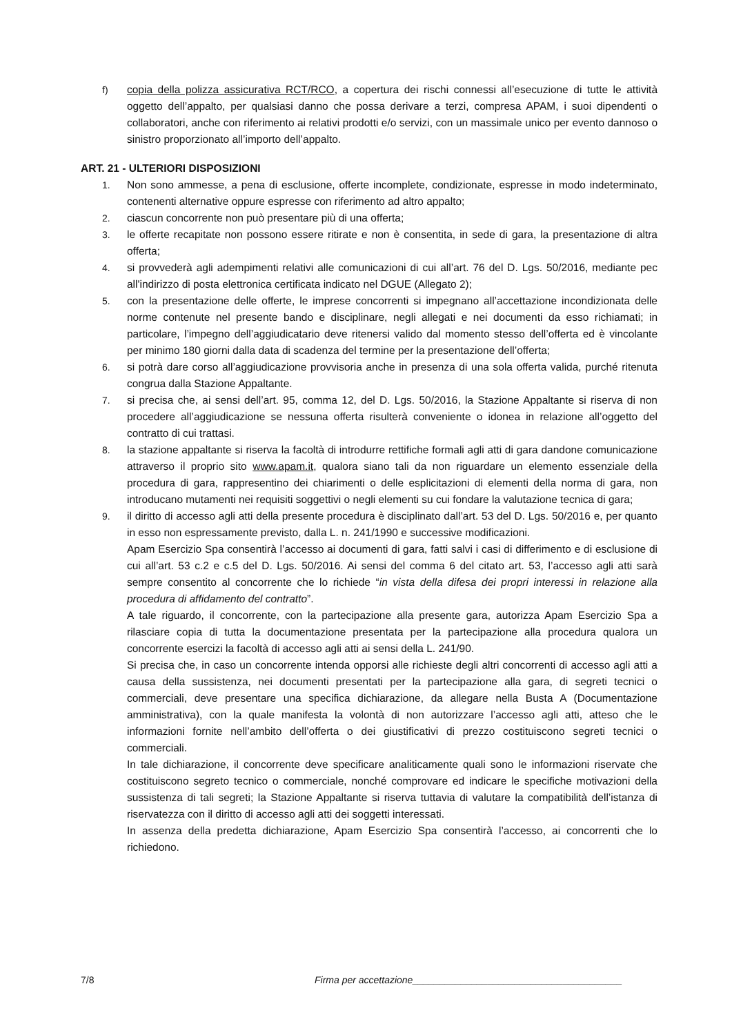f) copia della polizza assicurativa RCT/RCO, a copertura dei rischi connessi all’esecuzione di tutte le attività oggetto dell’appalto, per qualsiasi danno che possa derivare a terzi, compresa APAM, i suoi dipendenti o collaboratori, anche con riferimento ai relativi prodotti e/o servizi, con un massimale unico per evento dannoso o sinistro proporzionato all’importo dell’appalto.
ART. 21 - ULTERIORI DISPOSIZIONI
1. Non sono ammesse, a pena di esclusione, offerte incomplete, condizionate, espresse in modo indeterminato, contenenti alternative oppure espresse con riferimento ad altro appalto;
2. ciascun concorrente non può presentare più di una offerta;
3. le offerte recapitate non possono essere ritirate e non è consentita, in sede di gara, la presentazione di altra offerta;
4. si provvederà agli adempimenti relativi alle comunicazioni di cui all’art. 76 del D. Lgs. 50/2016, mediante pec all'indirizzo di posta elettronica certificata indicato nel DGUE (Allegato 2);
5. con la presentazione delle offerte, le imprese concorrenti si impegnano all’accettazione incondizionata delle norme contenute nel presente bando e disciplinare, negli allegati e nei documenti da esso richiamati; in particolare, l’impegno dell’aggiudicatario deve ritenersi valido dal momento stesso dell’offerta ed è vincolante per minimo 180 giorni dalla data di scadenza del termine per la presentazione dell’offerta;
6. si potrà dare corso all’aggiudicazione provvisoria anche in presenza di una sola offerta valida, purché ritenuta congrua dalla Stazione Appaltante.
7. si precisa che, ai sensi dell’art. 95, comma 12, del D. Lgs. 50/2016, la Stazione Appaltante si riserva di non procedere all’aggiudicazione se nessuna offerta risulterà conveniente o idonea in relazione all’oggetto del contratto di cui trattasi.
8. la stazione appaltante si riserva la facoltà di introdurre rettifiche formali agli atti di gara dandone comunicazione attraverso il proprio sito www.apam.it, qualora siano tali da non riguardare un elemento essenziale della procedura di gara, rappresentino dei chiarimenti o delle esplicitazioni di elementi della norma di gara, non introducano mutamenti nei requisiti soggettivi o negli elementi su cui fondare la valutazione tecnica di gara;
9. il diritto di accesso agli atti della presente procedura è disciplinato dall’art. 53 del D. Lgs. 50/2016 e, per quanto in esso non espressamente previsto, dalla L. n. 241/1990 e successive modificazioni.
Apam Esercizio Spa consentirà l’accesso ai documenti di gara, fatti salvi i casi di differimento e di esclusione di cui all’art. 53 c.2 e c.5 del D. Lgs. 50/2016. Ai sensi del comma 6 del citato art. 53, l’accesso agli atti sarà sempre consentito al concorrente che lo richiede “in vista della difesa dei propri interessi in relazione alla procedura di affidamento del contratto”.
A tale riguardo, il concorrente, con la partecipazione alla presente gara, autorizza Apam Esercizio Spa a rilasciare copia di tutta la documentazione presentata per la partecipazione alla procedura qualora un concorrente eserci­zi la facoltà di accesso agli atti ai sensi della L. 241/90.
Si precisa che, in caso un concorrente intenda opporsi alle richieste degli altri concorrenti di accesso agli atti a causa della sussistenza, nei documenti presentati per la partecipazione alla gara, di segreti tecnici o commerciali, deve presentare una specifica dichiarazione, da allegare nella Busta A (Documentazione amministrativa), con la quale manifesta la volontà di non autorizzare l’accesso agli atti, atteso che le informazioni fornite nell’ambito dell’offerta o dei giustificativi di prezzo costituiscono segreti tecnici o commerciali.
In tale dichiarazione, il concorrente deve specificare analiticamente quali sono le informazioni riservate che costituiscono segreto tecnico o commerciale, nonché comprovare ed indicare le specifiche motivazioni della sussistenza di tali segreti; la Stazione Appaltante si riserva tuttavia di valutare la compatibilità dell’istanza di riservatezza con il diritto di accesso agli atti dei soggetti interessati.
In assenza della predetta dichiarazione, Apam Esercizio Spa consentirà l’accesso, ai concorrenti che lo richiedono.
7/8 Firma per accettazione_______________________________________